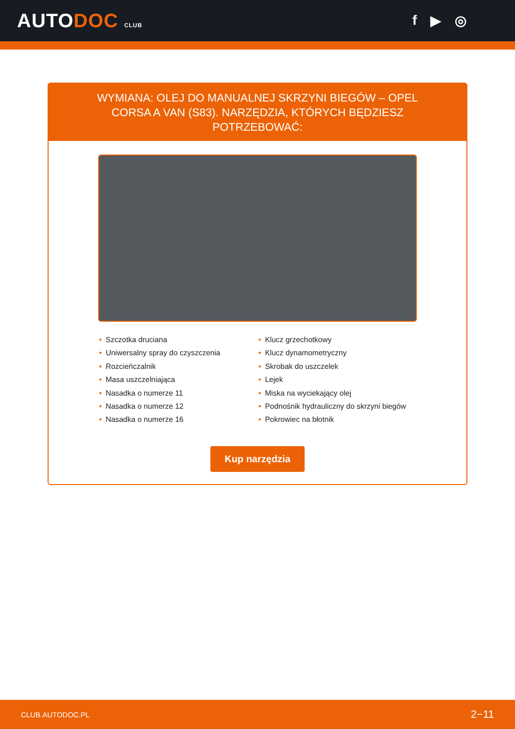AUTODOC CLUB
f ▶ ◎
WYMIANA: OLEJ DO MANUALNEJ SKRZYNI BIEGÓW – OPEL CORSA A VAN (S83). NARZĘDZIA, KTÓRYCH BĘDZIESZ POTRZEBOWAĆ:
• Szczotka druciana
• Uniwersalny spray do czyszczenia
• Rozcieńczalnik
• Masa uszczelniająca
• Nasadka o numerze 11
• Nasadka o numerze 12
• Nasadka o numerze 16
• Klucz grzechotkowy
• Klucz dynamometryczny
• Skrobak do uszczelek
• Lejek
• Miska na wyciekający olej
• Podnośnik hydrauliczny do skrzyni biegów
• Pokrowiec na błotnik
Kup narzędzia
CLUB.AUTODOC.PL 2−11